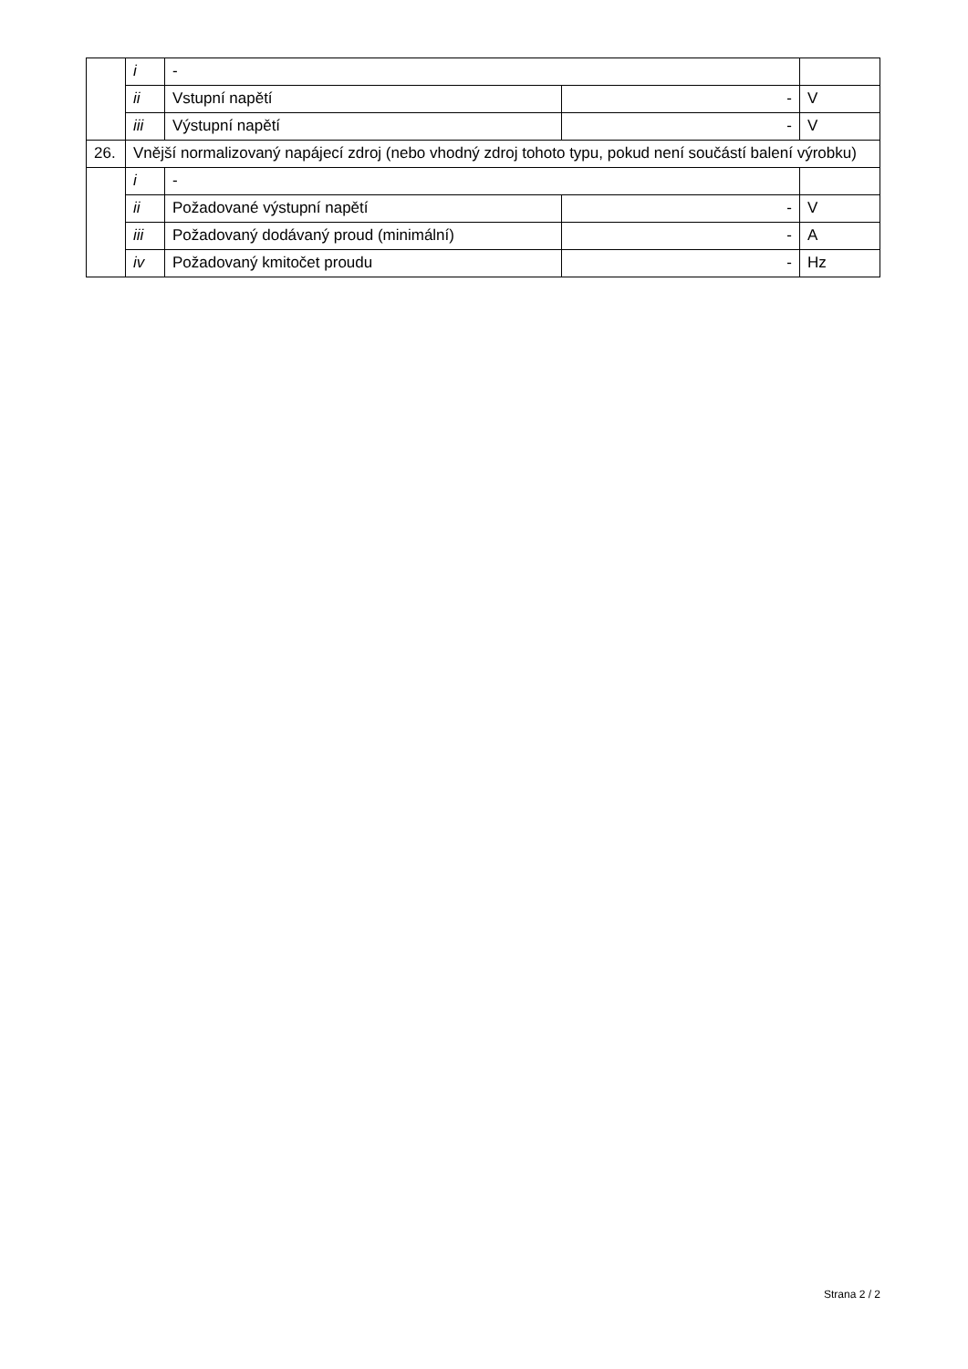| | i | - | | |
| | ii | Vstupní napětí | - | V |
| | iii | Výstupní napětí | - | V |
| 26. | Vnější normalizovaný napájecí zdroj (nebo vhodný zdroj tohoto typu, pokud není součástí balení výrobku) | | | |
| | i | - | | |
| | ii | Požadované výstupní napětí | - | V |
| | iii | Požadovaný dodávaný proud (minimální) | - | A |
| | iv | Požadovaný kmitočet proudu | - | Hz |
Strana 2 / 2